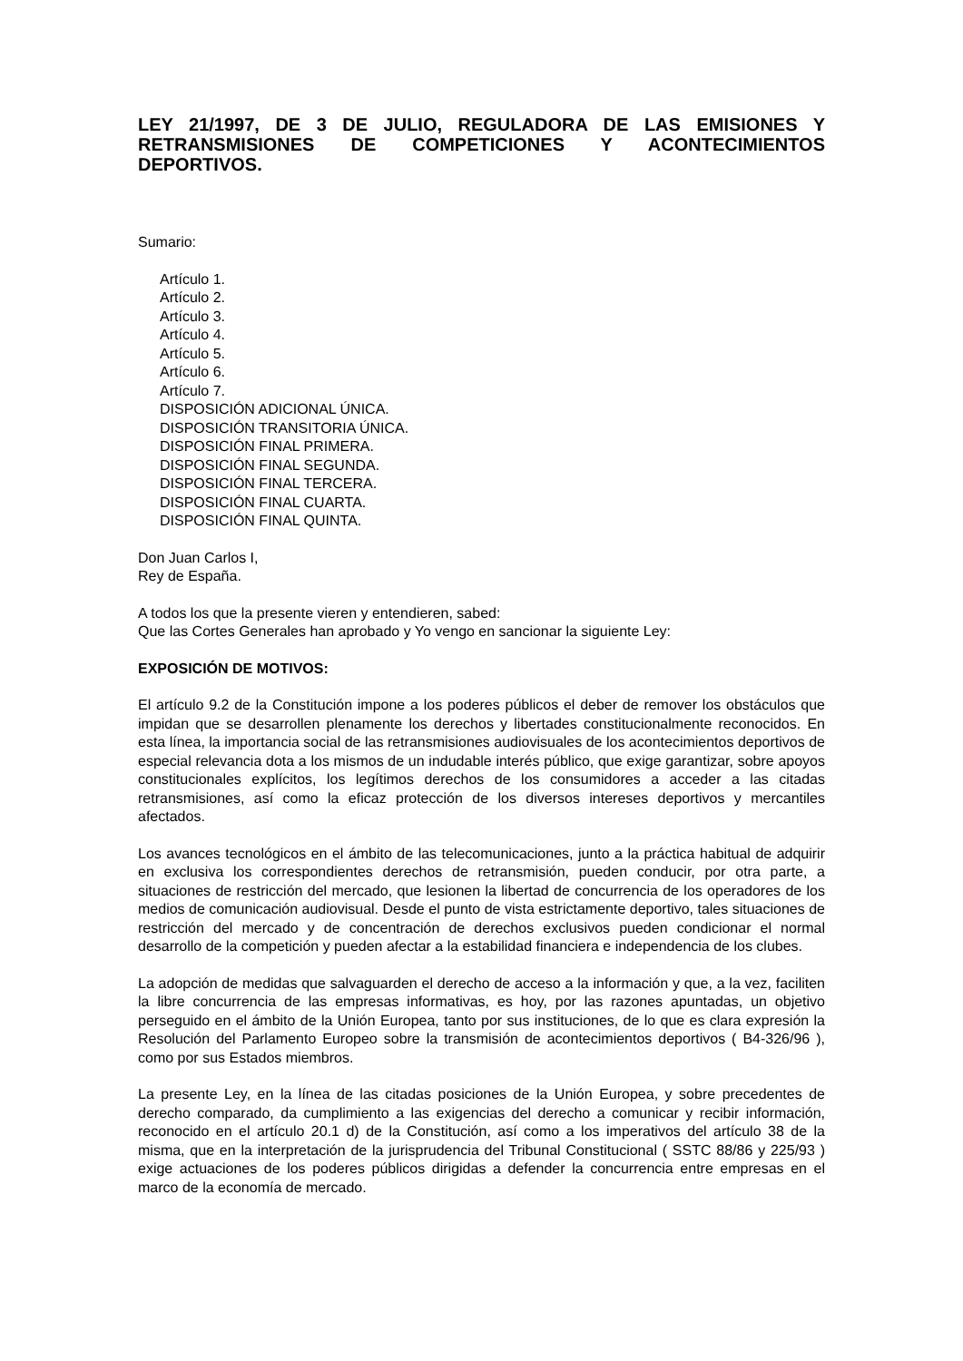LEY 21/1997, DE 3 DE JULIO, REGULADORA DE LAS EMISIONES Y RETRANSMISIONES DE COMPETICIONES Y ACONTECIMIENTOS DEPORTIVOS.
Sumario:
Artículo 1.
Artículo 2.
Artículo 3.
Artículo 4.
Artículo 5.
Artículo 6.
Artículo 7.
DISPOSICIÓN ADICIONAL ÚNICA.
DISPOSICIÓN TRANSITORIA ÚNICA.
DISPOSICIÓN FINAL PRIMERA.
DISPOSICIÓN FINAL SEGUNDA.
DISPOSICIÓN FINAL TERCERA.
DISPOSICIÓN FINAL CUARTA.
DISPOSICIÓN FINAL QUINTA.
Don Juan Carlos I,
Rey de España.
A todos los que la presente vieren y entendieren, sabed:
Que las Cortes Generales han aprobado y Yo vengo en sancionar la siguiente Ley:
EXPOSICIÓN DE MOTIVOS:
El artículo 9.2 de la Constitución impone a los poderes públicos el deber de remover los obstáculos que impidan que se desarrollen plenamente los derechos y libertades constitucionalmente reconocidos. En esta línea, la importancia social de las retransmisiones audiovisuales de los acontecimientos deportivos de especial relevancia dota a los mismos de un indudable interés público, que exige garantizar, sobre apoyos constitucionales explícitos, los legítimos derechos de los consumidores a acceder a las citadas retransmisiones, así como la eficaz protección de los diversos intereses deportivos y mercantiles afectados.
Los avances tecnológicos en el ámbito de las telecomunicaciones, junto a la práctica habitual de adquirir en exclusiva los correspondientes derechos de retransmisión, pueden conducir, por otra parte, a situaciones de restricción del mercado, que lesionen la libertad de concurrencia de los operadores de los medios de comunicación audiovisual. Desde el punto de vista estrictamente deportivo, tales situaciones de restricción del mercado y de concentración de derechos exclusivos pueden condicionar el normal desarrollo de la competición y pueden afectar a la estabilidad financiera e independencia de los clubes.
La adopción de medidas que salvaguarden el derecho de acceso a la información y que, a la vez, faciliten la libre concurrencia de las empresas informativas, es hoy, por las razones apuntadas, un objetivo perseguido en el ámbito de la Unión Europea, tanto por sus instituciones, de lo que es clara expresión la Resolución del Parlamento Europeo sobre la transmisión de acontecimientos deportivos ( B4-326/96 ), como por sus Estados miembros.
La presente Ley, en la línea de las citadas posiciones de la Unión Europea, y sobre precedentes de derecho comparado, da cumplimiento a las exigencias del derecho a comunicar y recibir información, reconocido en el artículo 20.1 d) de la Constitución, así como a los imperativos del artículo 38 de la misma, que en la interpretación de la jurisprudencia del Tribunal Constitucional ( SSTC 88/86 y 225/93 ) exige actuaciones de los poderes públicos dirigidas a defender la concurrencia entre empresas en el marco de la economía de mercado.